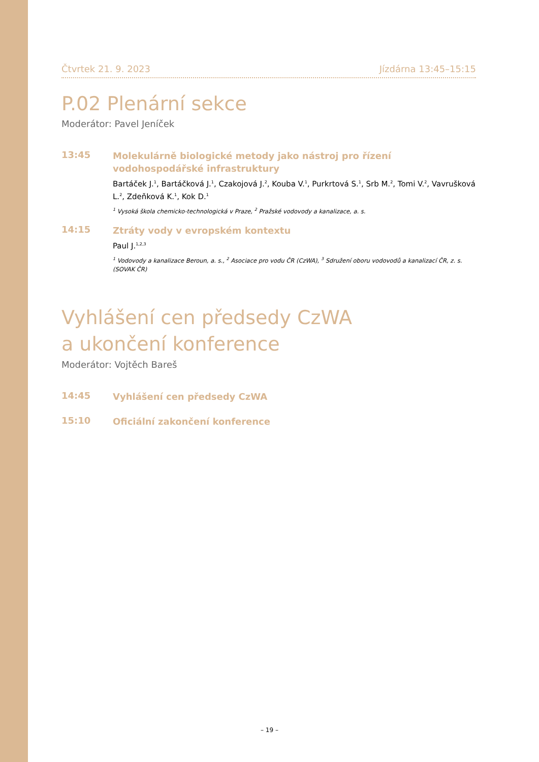Čtvrtek 21. 9. 2023 Jízdárna 13:45–15:15
P.02 Plenární sekce
Moderátor: Pavel Jeníček
13:45
Molekulárně biologické metody jako nástroj pro řízení vodohospodářské infrastruktury
Bartáček J.<sup>1</sup>, Bartáčková J.<sup>1</sup>, Czakojová J.<sup>2</sup>, Kouba V.<sup>1</sup>, Purkrtová S.<sup>1</sup>, Srb M.<sup>2</sup>, Tomi V.<sup>2</sup>, Vavrušková L.<sup>2</sup>, Zdeňková K.<sup>1</sup>, Kok D.<sup>1</sup>
<sup>1</sup> Vysoká škola chemicko-technologická v Praze, <sup>2</sup> Pražské vodovody a kanalizace, a. s.
14:15
Ztráty vody v evropském kontextu
Paul J.<sup>1,2,3</sup>
<sup>1</sup> Vodovody a kanalizace Beroun, a. s., <sup>2</sup> Asociace pro vodu ČR (CzWA), <sup>3</sup> Sdružení oboru vodovodů a kanalizací ČR, z. s. (SOVAK ČR)
Vyhlášení cen předsedy CzWA
a ukončení konference
Moderátor: Vojtěch Bareš
14:45
Vyhlášení cen předsedy CzWA
15:10
Oficiální zakončení konference
– 19 –